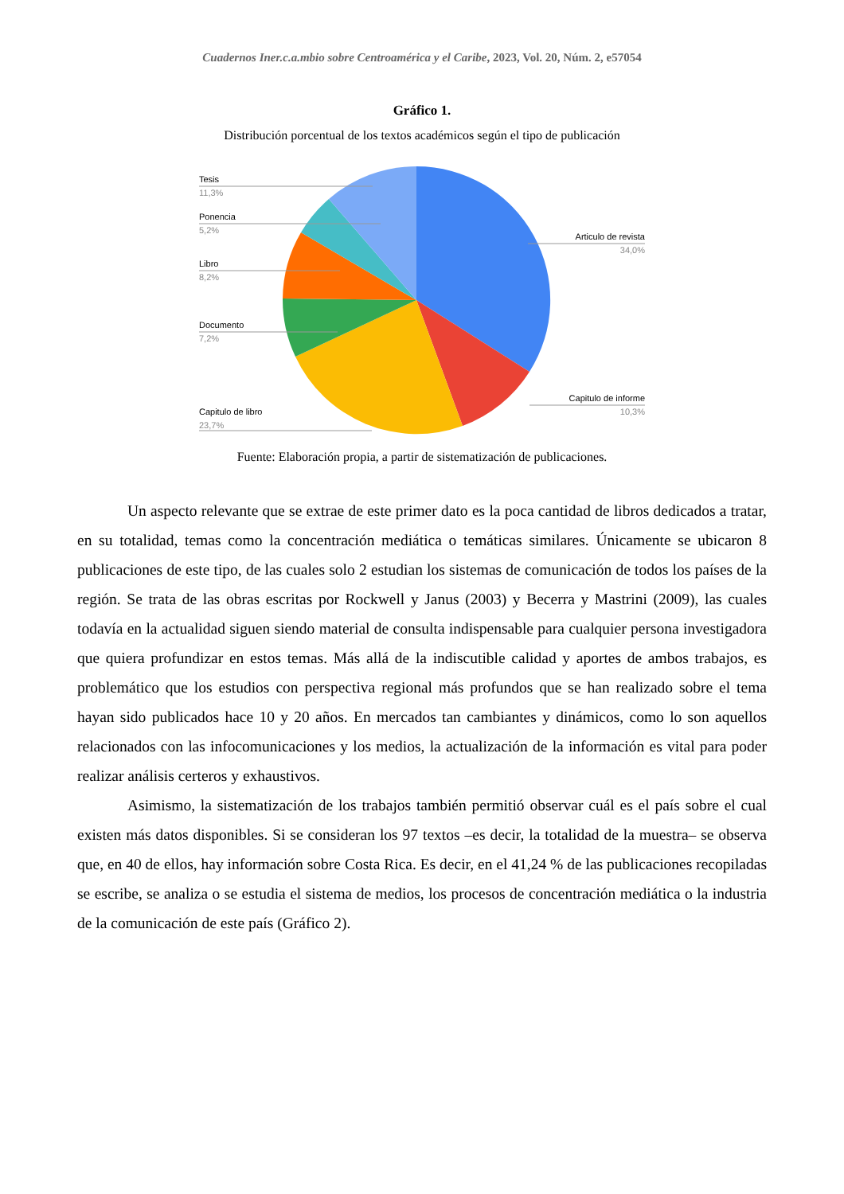Cuadernos Iner.c.a.mbio sobre Centroamérica y el Caribe, 2023, Vol. 20, Núm. 2, e57054
Gráfico 1.
Distribución porcentual de los textos académicos según el tipo de publicación
Tesis
11,3%
Ponencia
5,2%
Libro
8,2%
Documento
7,2%
Capitulo de libro
23,7%
Articulo de revista
34,0%
Capitulo de informe
10,3%
Fuente: Elaboración propia, a partir de sistematización de publicaciones.
Un aspecto relevante que se extrae de este primer dato es la poca cantidad de libros dedicados a tratar, en su totalidad, temas como la concentración mediática o temáticas similares. Únicamente se ubicaron 8 publicaciones de este tipo, de las cuales solo 2 estudian los sistemas de comunicación de todos los países de la región. Se trata de las obras escritas por Rockwell y Janus (2003) y Becerra y Mastrini (2009), las cuales todavía en la actualidad siguen siendo material de consulta indispensable para cualquier persona investigadora que quiera profundizar en estos temas. Más allá de la indiscutible calidad y aportes de ambos trabajos, es problemático que los estudios con perspectiva regional más profundos que se han realizado sobre el tema hayan sido publicados hace 10 y 20 años. En mercados tan cambiantes y dinámicos, como lo son aquellos relacionados con las infocomunicaciones y los medios, la actualización de la información es vital para poder realizar análisis certeros y exhaustivos.
Asimismo, la sistematización de los trabajos también permitió observar cuál es el país sobre el cual existen más datos disponibles. Si se consideran los 97 textos –es decir, la totalidad de la muestra– se observa que, en 40 de ellos, hay información sobre Costa Rica. Es decir, en el 41,24 % de las publicaciones recopiladas se escribe, se analiza o se estudia el sistema de medios, los procesos de concentración mediática o la industria de la comunicación de este país (Gráfico 2).